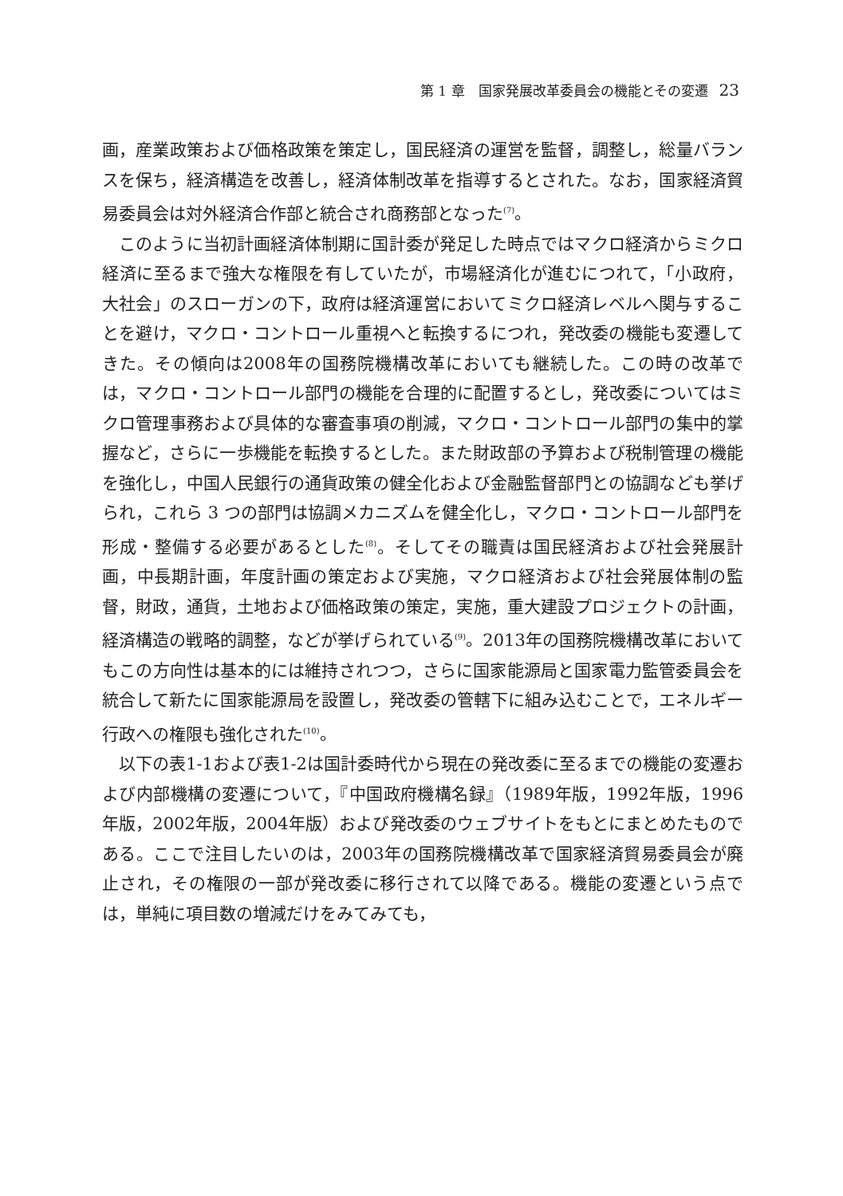第 1 章　国家発展改革委員会の機能とその変遷 23
画，産業政策および価格政策を策定し，国民経済の運営を監督，調整し，総量バランスを保ち，経済構造を改善し，経済体制改革を指導するとされた。なお，国家経済貿易委員会は対外経済合作部と統合され商務部となった<sup>(7)</sup>。
このように当初計画経済体制期に国計委が発足した時点ではマクロ経済からミクロ経済に至るまで強大な権限を有していたが，市場経済化が進むにつれて，「小政府，大社会」のスローガンの下，政府は経済運営においてミクロ経済レベルへ関与することを避け，マクロ・コントロール重視へと転換するにつれ，発改委の機能も変遷してきた。その傾向は2008年の国務院機構改革においても継続した。この時の改革では，マクロ・コントロール部門の機能を合理的に配置するとし，発改委についてはミクロ管理事務および具体的な審査事項の削減，マクロ・コントロール部門の集中的掌握など，さらに一歩機能を転換するとした。また財政部の予算および税制管理の機能を強化し，中国人民銀行の通貨政策の健全化および金融監督部門との協調なども挙げられ，これら 3 つの部門は協調メカニズムを健全化し，マクロ・コントロール部門を形成・整備する必要があるとした<sup>(8)</sup>。そしてその職責は国民経済および社会発展計画，中長期計画，年度計画の策定および実施，マクロ経済および社会発展体制の監督，財政，通貨，土地および価格政策の策定，実施，重大建設プロジェクトの計画，経済構造の戦略的調整，などが挙げられている<sup>(9)</sup>。2013年の国務院機構改革においてもこの方向性は基本的には維持されつつ，さらに国家能源局と国家電力監管委員会を統合して新たに国家能源局を設置し，発改委の管轄下に組み込むことで，エネルギー行政への権限も強化された<sup>(10)</sup>。
以下の表1-1および表1-2は国計委時代から現在の発改委に至るまでの機能の変遷および内部機構の変遷について，『中国政府機構名録』（1989年版，1992年版，1996年版，2002年版，2004年版）および発改委のウェブサイトをもとにまとめたものである。ここで注目したいのは，2003年の国務院機構改革で国家経済貿易委員会が廃止され，その権限の一部が発改委に移行されて以降である。機能の変遷という点では，単純に項目数の増減だけをみてみても，